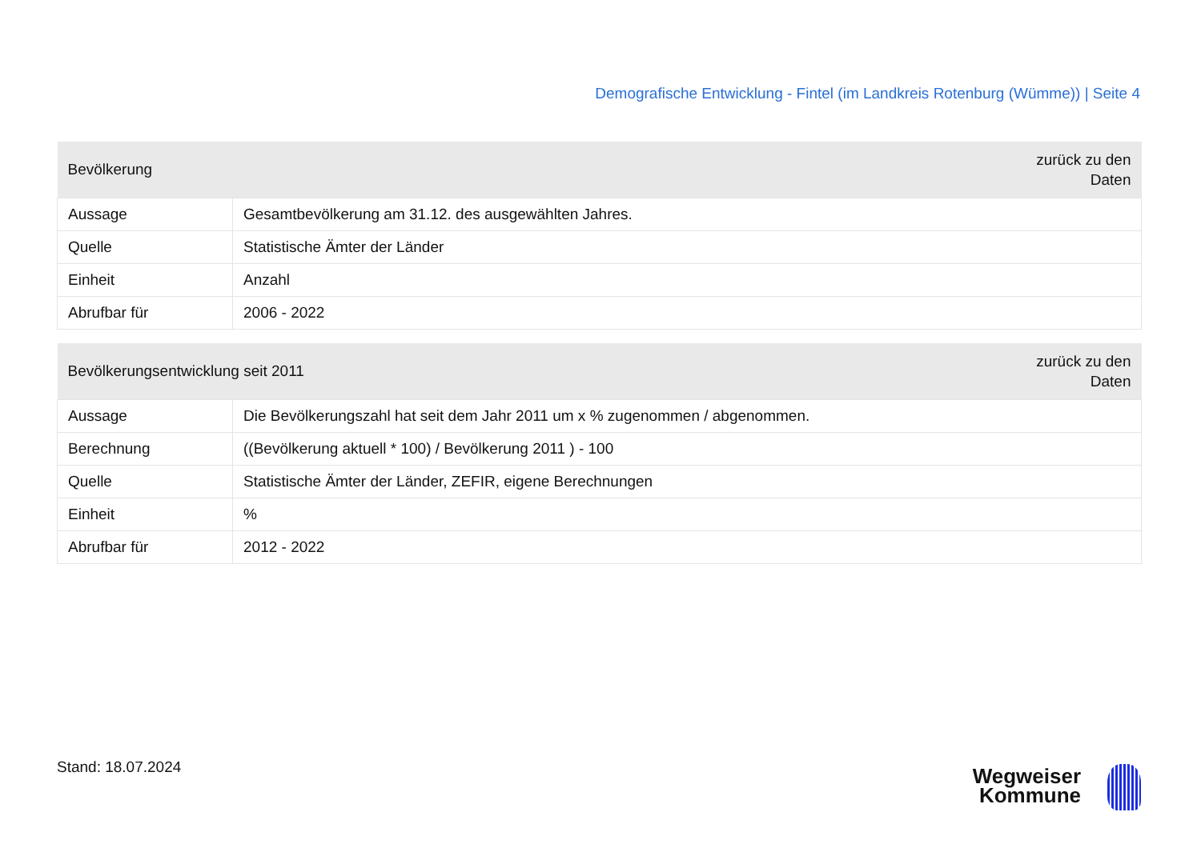Demografische Entwicklung - Fintel (im Landkreis Rotenburg (Wümme)) | Seite 4
| Bevölkerung | | zurück zu den Daten |
| --- | --- | --- |
| Aussage | Gesamtbevölkerung am 31.12. des ausgewählten Jahres. | |
| Quelle | Statistische Ämter der Länder | |
| Einheit | Anzahl | |
| Abrufbar für | 2006 - 2022 | |
| Bevölkerungsentwicklung seit 2011 | | zurück zu den Daten |
| --- | --- | --- |
| Aussage | Die Bevölkerungszahl hat seit dem Jahr 2011 um x % zugenommen / abgenommen. | |
| Berechnung | ((Bevölkerung aktuell * 100) / Bevölkerung 2011 ) - 100 | |
| Quelle | Statistische Ämter der Länder, ZEFIR, eigene Berechnungen | |
| Einheit | % | |
| Abrufbar für | 2012 - 2022 | |
Stand: 18.07.2024
Wegweiser
Kommune